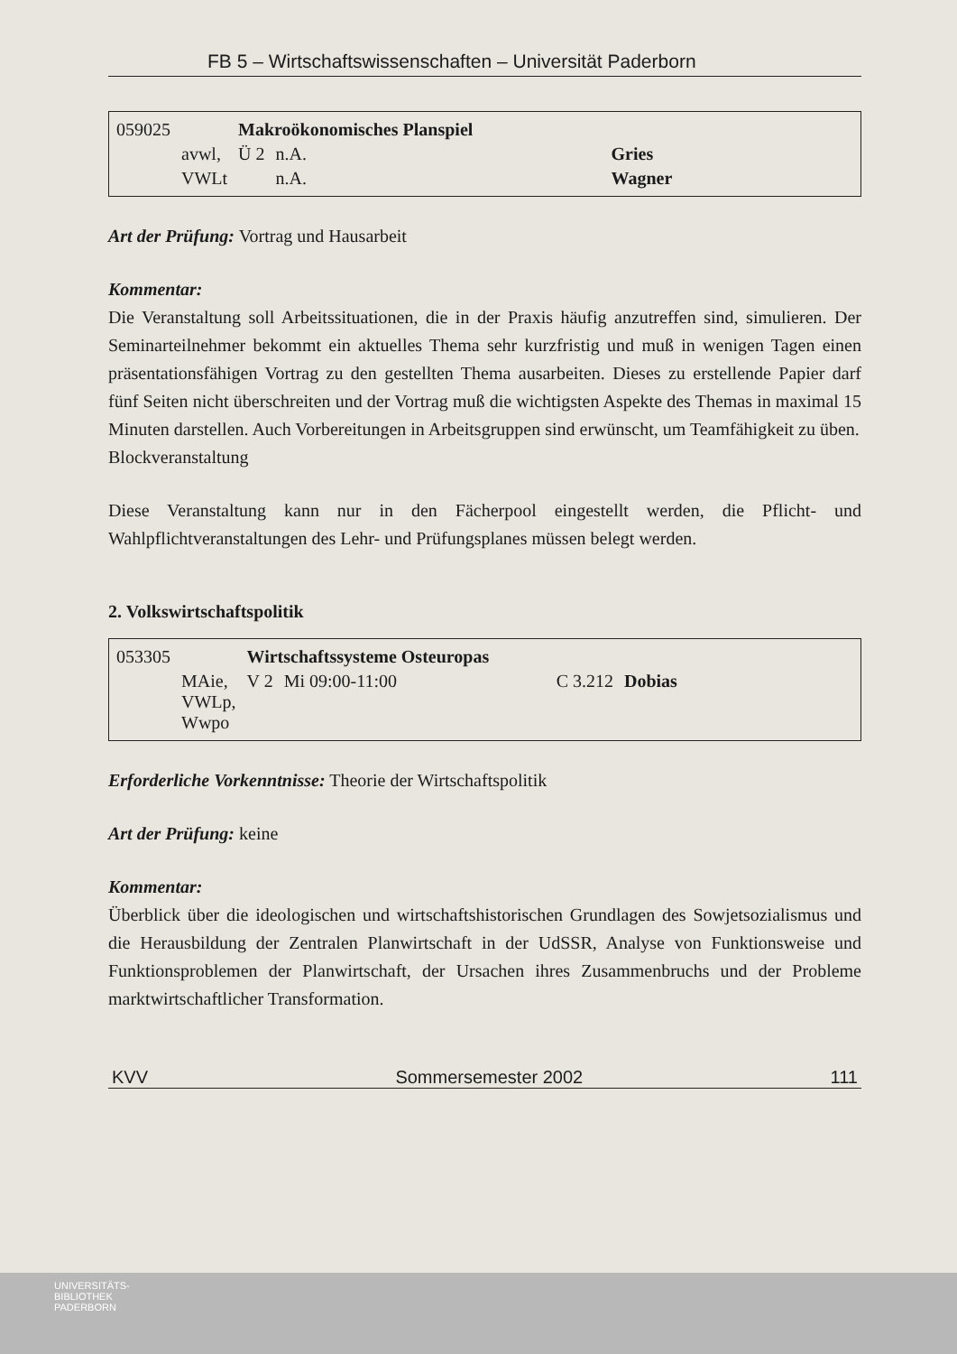FB 5 – Wirtschaftswissenschaften – Universität Paderborn
| 059025 | | Makroökonomisches Planspiel | | |
| | avwl, | Ü 2 | n.A. | Gries |
| | VWLt | | n.A. | Wagner |
Art der Prüfung: Vortrag und Hausarbeit
Kommentar:
Die Veranstaltung soll Arbeitssituationen, die in der Praxis häufig anzutreffen sind, simulieren. Der Seminarteilnehmer bekommt ein aktuelles Thema sehr kurzfristig und muß in wenigen Tagen einen präsentationsfähigen Vortrag zu den gestellten Thema ausarbeiten. Dieses zu erstellende Papier darf fünf Seiten nicht überschreiten und der Vortrag muß die wichtigsten Aspekte des Themas in maximal 15 Minuten darstellen. Auch Vorbereitungen in Arbeitsgruppen sind erwünscht, um Teamfähigkeit zu üben.
Blockveranstaltung
Diese Veranstaltung kann nur in den Fächerpool eingestellt werden, die Pflicht- und Wahlpflichtveranstaltungen des Lehr- und Prüfungsplanes müssen belegt werden.
2. Volkswirtschaftspolitik
| 053305 | | Wirtschaftssysteme Osteuropas | | | |
| | MAie, VWLp, Wwpo | V 2 | Mi 09:00-11:00 | C 3.212 | Dobias |
Erforderliche Vorkenntnisse: Theorie der Wirtschaftspolitik
Art der Prüfung: keine
Kommentar:
Überblick über die ideologischen und wirtschaftshistorischen Grundlagen des Sowjetsozialismus und die Herausbildung der Zentralen Planwirtschaft in der UdSSR, Analyse von Funktionsweise und Funktionsproblemen der Planwirtschaft, der Ursachen ihres Zusammenbruchs und der Probleme marktwirtschaftlicher Transformation.
KVV Sommersemester 2002 111
UNIVERSITÄTS-
BIBLIOTHEK
PADERBORN